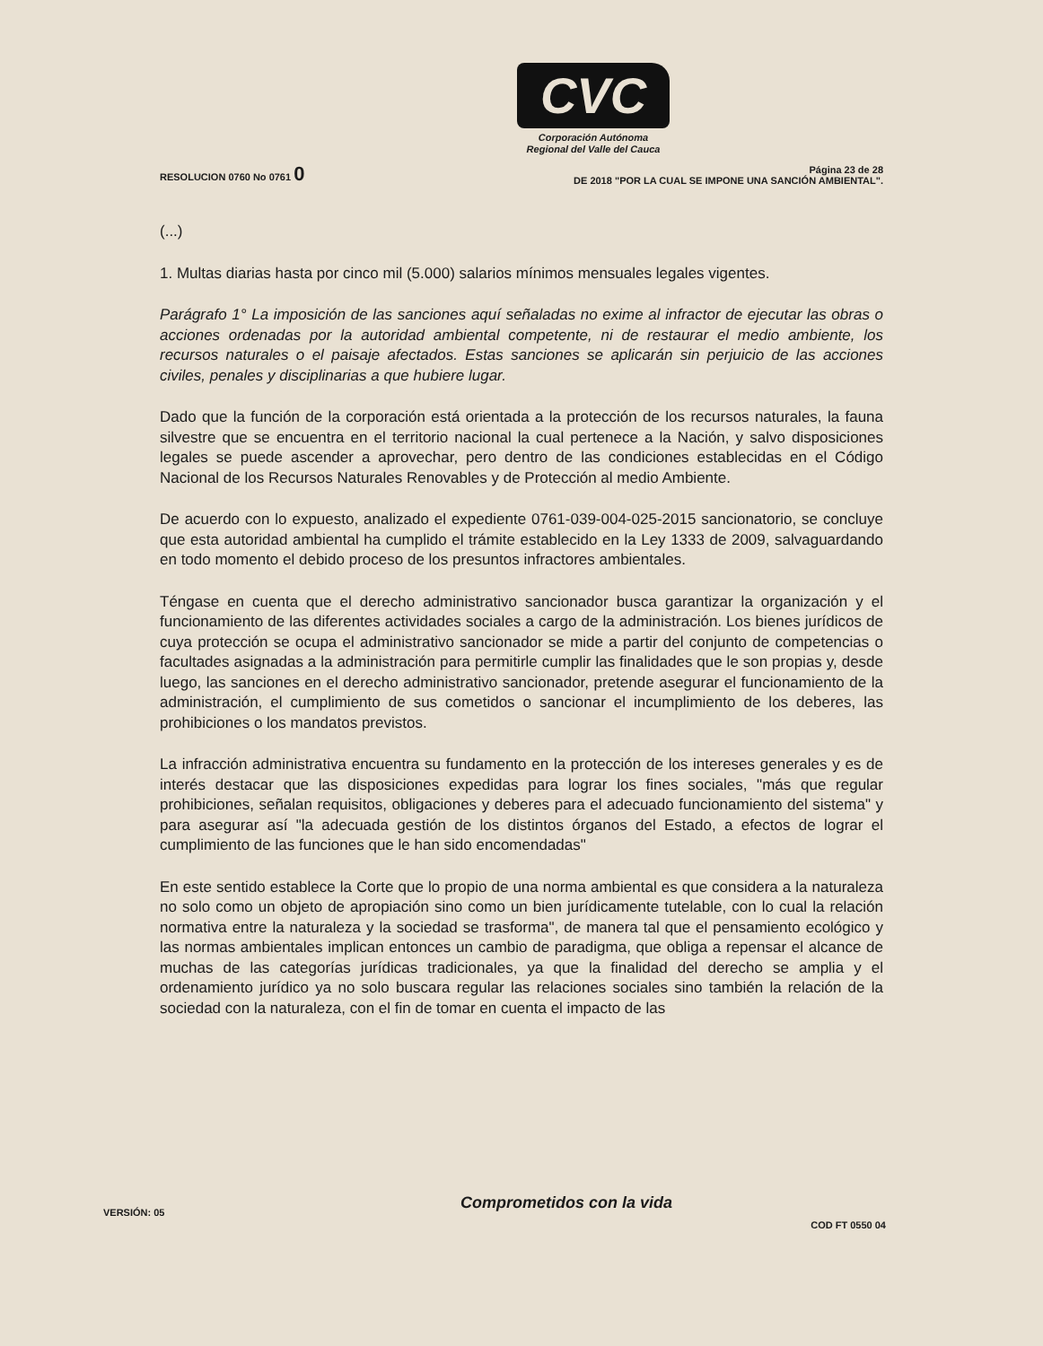CVC
Corporación Autónoma
Regional del Valle del Cauca
RESOLUCION 0760 No 0761 0
Página 23 de 28
DE 2018 "POR LA CUAL SE IMPONE UNA SANCIÓN AMBIENTAL".
(...)
1. Multas diarias hasta por cinco mil (5.000) salarios mínimos mensuales legales vigentes.
Parágrafo 1° La imposición de las sanciones aquí señaladas no exime al infractor de ejecutar las obras o acciones ordenadas por la autoridad ambiental competente, ni de restaurar el medio ambiente, los recursos naturales o el paisaje afectados. Estas sanciones se aplicarán sin perjuicio de las acciones civiles, penales y disciplinarias a que hubiere lugar.
Dado que la función de la corporación está orientada a la protección de los recursos naturales, la fauna silvestre que se encuentra en el territorio nacional la cual pertenece a la Nación, y salvo disposiciones legales se puede ascender a aprovechar, pero dentro de las condiciones establecidas en el Código Nacional de los Recursos Naturales Renovables y de Protección al medio Ambiente.
De acuerdo con lo expuesto, analizado el expediente 0761-039-004-025-2015 sancionatorio, se concluye que esta autoridad ambiental ha cumplido el trámite establecido en la Ley 1333 de 2009, salvaguardando en todo momento el debido proceso de los presuntos infractores ambientales.
Téngase en cuenta que el derecho administrativo sancionador busca garantizar la organización y el funcionamiento de las diferentes actividades sociales a cargo de la administración. Los bienes jurídicos de cuya protección se ocupa el administrativo sancionador se mide a partir del conjunto de competencias o facultades asignadas a la administración para permitirle cumplir las finalidades que le son propias y, desde luego, las sanciones en el derecho administrativo sancionador, pretende asegurar el funcionamiento de la administración, el cumplimiento de sus cometidos o sancionar el incumplimiento de los deberes, las prohibiciones o los mandatos previstos.
La infracción administrativa encuentra su fundamento en la protección de los intereses generales y es de interés destacar que las disposiciones expedidas para lograr los fines sociales, "más que regular prohibiciones, señalan requisitos, obligaciones y deberes para el adecuado funcionamiento del sistema" y para asegurar así "la adecuada gestión de los distintos órganos del Estado, a efectos de lograr el cumplimiento de las funciones que le han sido encomendadas"
En este sentido establece la Corte que lo propio de una norma ambiental es que considera a la naturaleza no solo como un objeto de apropiación sino como un bien jurídicamente tutelable, con lo cual la relación normativa entre la naturaleza y la sociedad se trasforma", de manera tal que el pensamiento ecológico y las normas ambientales implican entonces un cambio de paradigma, que obliga a repensar el alcance de muchas de las categorías jurídicas tradicionales, ya que la finalidad del derecho se amplia y el ordenamiento jurídico ya no solo buscara regular las relaciones sociales sino también la relación de la sociedad con la naturaleza, con el fin de tomar en cuenta el impacto de las
Comprometidos con la vida
VERSIÓN: 05
COD FT 0550 04